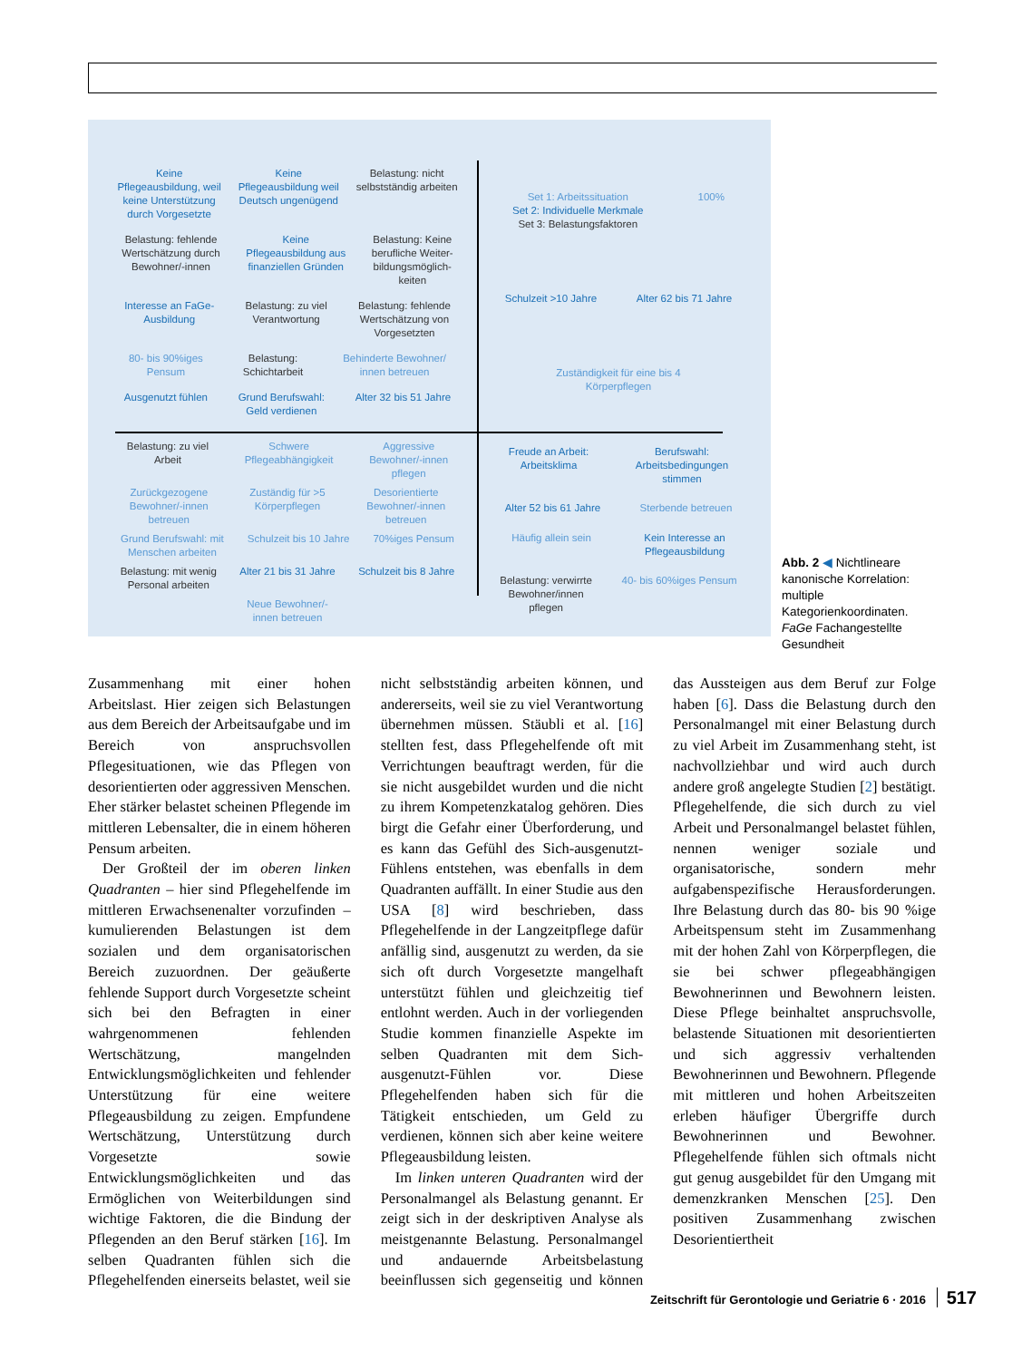Keine
Pflegeausbildung, weil
keine Unterstützung
durch Vorgesetzte Keine
Pflegeausbildung weil
Deutsch ungenügend Belastung: nicht
selbstständig arbeiten Belastung: fehlende
Wertschätzung durch
Bewohner/-innen Keine
Pflegeausbildung aus
finanziellen Gründen Belastung: Keine
berufliche Weiter-
bildungsmöglich-
keiten Interesse an FaGe-
Ausbildung Belastung: zu viel
Verantwortung Belastung: fehlende
Wertschätzung von
Vorgesetzten 80- bis 90%iges
Pensum Belastung:
Schichtarbeit Behinderte Bewohner/
innen betreuen Ausgenutzt fühlen Grund Berufswahl:
Geld verdienen Alter 32 bis 51 Jahre
Set 1: Arbeitssituation
Set 2: Individuelle Merkmale
Set 3: Belastungsfaktoren 100% Schulzeit >10 Jahre Alter 62 bis 71 Jahre Zuständigkeit für eine bis 4
Körperpflegen
Belastung: zu viel
Arbeit Schwere
Pflegeabhängigkeit Aggressive
Bewohner/-innen
pflegen Zurückgezogene
Bewohner/-innen
betreuen Zuständig für >5
Körperpflegen Desorientierte
Bewohner/-innen
betreuen Grund Berufswahl: mit
Menschen arbeiten Schulzeit bis 10 Jahre 70%iges Pensum Belastung: mit wenig
Personal arbeiten Alter 21 bis 31 Jahre Schulzeit bis 8 Jahre Neue Bewohner/-
innen betreuen
Freude an Arbeit:
Arbeitsklima Berufswahl:
Arbeitsbedingungen
stimmen Alter 52 bis 61 Jahre Sterbende betreuen Häufig allein sein Kein Interesse an
Pflegeausbildung Belastung: verwirrte
Bewohner/innen
pflegen 40- bis 60%iges Pensum
Abb. 2 ◀ Nichtlineare kanonische Korrelation: multiple Kategorienkoordinaten. FaGe Fachangestellte Gesundheit
Zusammenhang mit einer hohen Arbeitslast. Hier zeigen sich Belastungen aus dem Bereich der Arbeitsaufgabe und im Bereich von anspruchsvollen Pflegesituationen, wie das Pflegen von desorientierten oder aggressiven Menschen. Eher stärker belastet scheinen Pflegende im mittleren Lebensalter, die in einem höheren Pensum arbeiten.
Der Großteil der im oberen linken Quadranten – hier sind Pflegehelfende im mittleren Erwachsenenalter vorzufinden – kumulierenden Belastungen ist dem sozialen und dem organisatorischen Bereich zuzuordnen. Der geäußerte fehlende Support durch Vorgesetzte scheint sich bei den Befragten in einer wahrgenommenen fehlenden Wertschätzung, mangelnden Entwicklungsmöglichkeiten und fehlender Unterstützung für eine weitere Pflegeausbildung zu zeigen. Empfundene Wertschätzung, Unterstützung durch Vorgesetzte sowie Entwicklungsmöglichkeiten und das Ermöglichen von Weiterbildungen sind wichtige Faktoren, die die Bindung der Pflegenden an den Beruf stärken [16]. Im selben Quadranten fühlen sich die Pflegehelfenden einerseits belastet, weil sie nicht selbstständig arbeiten können, und andererseits, weil sie zu viel Verantwortung übernehmen müssen. Stäubli et al. [16] stellten fest, dass Pflegehelfende oft mit Verrichtungen beauftragt werden, für die sie nicht ausgebildet wurden und die nicht zu ihrem Kompetenzkatalog gehören. Dies birgt die Gefahr einer Überforderung, und es kann das Gefühl des Sich-ausgenutzt-Fühlens entstehen, was ebenfalls in dem Quadranten auffällt. In einer Studie aus den USA [8] wird beschrieben, dass Pflegehelfende in der Langzeitpflege dafür anfällig sind, ausgenutzt zu werden, da sie sich oft durch Vorgesetzte mangelhaft unterstützt fühlen und gleichzeitig tief entlohnt werden. Auch in der vorliegenden Studie kommen finanzielle Aspekte im selben Quadranten mit dem Sich-ausgenutzt-Fühlen vor. Diese Pflegehelfenden haben sich für die Tätigkeit entschieden, um Geld zu verdienen, können sich aber keine weitere Pflegeausbildung leisten.
Im linken unteren Quadranten wird der Personalmangel als Belastung genannt. Er zeigt sich in der deskriptiven Analyse als meistgenannte Belastung. Personalmangel und andauernde Arbeitsbelastung beeinflussen sich gegenseitig und können das Aussteigen aus dem Beruf zur Folge haben [6]. Dass die Belastung durch den Personalmangel mit einer Belastung durch zu viel Arbeit im Zusammenhang steht, ist nachvollziehbar und wird auch durch andere groß angelegte Studien [2] bestätigt. Pflegehelfende, die sich durch zu viel Arbeit und Personalmangel belastet fühlen, nennen weniger soziale und organisatorische, sondern mehr aufgabenspezifische Herausforderungen. Ihre Belastung durch das 80- bis 90 %ige Arbeitspensum steht im Zusammenhang mit der hohen Zahl von Körperpflegen, die sie bei schwer pflegeabhängigen Bewohnerinnen und Bewohnern leisten. Diese Pflege beinhaltet anspruchsvolle, belastende Situationen mit desorientierten und sich aggressiv verhaltenden Bewohnerinnen und Bewohnern. Pflegende mit mittleren und hohen Arbeitszeiten erleben häufiger Übergriffe durch Bewohnerinnen und Bewohner. Pflegehelfende fühlen sich oftmals nicht gut genug ausgebildet für den Umgang mit demenzkranken Menschen [25]. Den positiven Zusammenhang zwischen Desorientiertheit
Zeitschrift für Gerontologie und Geriatrie 6 · 2016 517